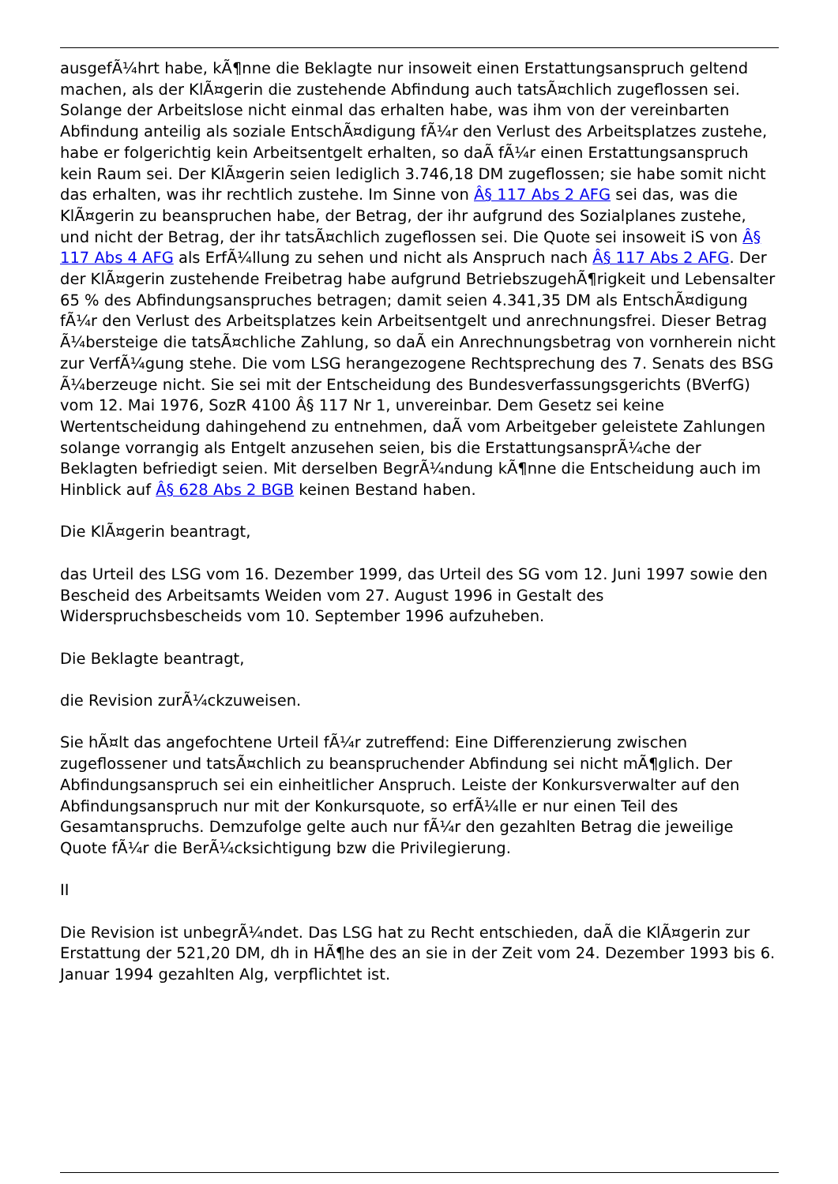ausgefÃ¼hrt habe, kÃ¶nne die Beklagte nur insoweit einen Erstattungsanspruch geltend machen, als der KlÃ¤gerin die zustehende Abfindung auch tatsÃ¤chlich zugeflossen sei. Solange der Arbeitslose nicht einmal das erhalten habe, was ihm von der vereinbarten Abfindung anteilig als soziale EntschÃ¤digung fÃ¼r den Verlust des Arbeitsplatzes zustehe, habe er folgerichtig kein Arbeitsentgelt erhalten, so daÃ fÃ¼r einen Erstattungsanspruch kein Raum sei. Der KlÃ¤gerin seien lediglich 3.746,18 DM zugeflossen; sie habe somit nicht das erhalten, was ihr rechtlich zustehe. Im Sinne von Â§ 117 Abs 2 AFG sei das, was die KlÃ¤gerin zu beanspruchen habe, der Betrag, der ihr aufgrund des Sozialplanes zustehe, und nicht der Betrag, der ihr tatsÃ¤chlich zugeflossen sei. Die Quote sei insoweit iS von Â§ 117 Abs 4 AFG als ErfÃ¼llung zu sehen und nicht als Anspruch nach Â§ 117 Abs 2 AFG. Der der KlÃ¤gerin zustehende Freibetrag habe aufgrund BetriebszugehÃ¶rigkeit und Lebensalter 65 % des Abfindungsanspruches betragen; damit seien 4.341,35 DM als EntschÃ¤digung fÃ¼r den Verlust des Arbeitsplatzes kein Arbeitsentgelt und anrechnungsfrei. Dieser Betrag Ã¼bersteige die tatsÃ¤chliche Zahlung, so daÃ ein Anrechnungsbetrag von vornherein nicht zur VerfÃ¼gung stehe. Die vom LSG herangezogene Rechtsprechung des 7. Senats des BSG Ã¼berzeuge nicht. Sie sei mit der Entscheidung des Bundesverfassungsgerichts (BVerfG) vom 12. Mai 1976, SozR 4100 Â§ 117 Nr 1, unvereinbar. Dem Gesetz sei keine Wertentscheidung dahingehend zu entnehmen, daÃ vom Arbeitgeber geleistete Zahlungen solange vorrangig als Entgelt anzusehen seien, bis die ErstattungsansprÃ¼che der Beklagten befriedigt seien. Mit derselben BegrÃ¼ndung kÃ¶nne die Entscheidung auch im Hinblick auf Â§ 628 Abs 2 BGB keinen Bestand haben.
Die KlÃ¤gerin beantragt,
das Urteil des LSG vom 16. Dezember 1999, das Urteil des SG vom 12. Juni 1997 sowie den Bescheid des Arbeitsamts Weiden vom 27. August 1996 in Gestalt des Widerspruchsbescheids vom 10. September 1996 aufzuheben.
Die Beklagte beantragt,
die Revision zurÃ¼ckzuweisen.
Sie hÃ¤lt das angefochtene Urteil fÃ¼r zutreffend: Eine Differenzierung zwischen zugeflossener und tatsÃ¤chlich zu beanspruchender Abfindung sei nicht mÃ¶glich. Der Abfindungsanspruch sei ein einheitlicher Anspruch. Leiste der Konkursverwalter auf den Abfindungsanspruch nur mit der Konkursquote, so erfÃ¼lle er nur einen Teil des Gesamtanspruchs. Demzufolge gelte auch nur fÃ¼r den gezahlten Betrag die jeweilige Quote fÃ¼r die BerÃ¼cksichtigung bzw die Privilegierung.
II
Die Revision ist unbegrÃ¼ndet. Das LSG hat zu Recht entschieden, daÃ die KlÃ¤gerin zur Erstattung der 521,20 DM, dh in HÃ¶he des an sie in der Zeit vom 24. Dezember 1993 bis 6. Januar 1994 gezahlten Alg, verpflichtet ist.